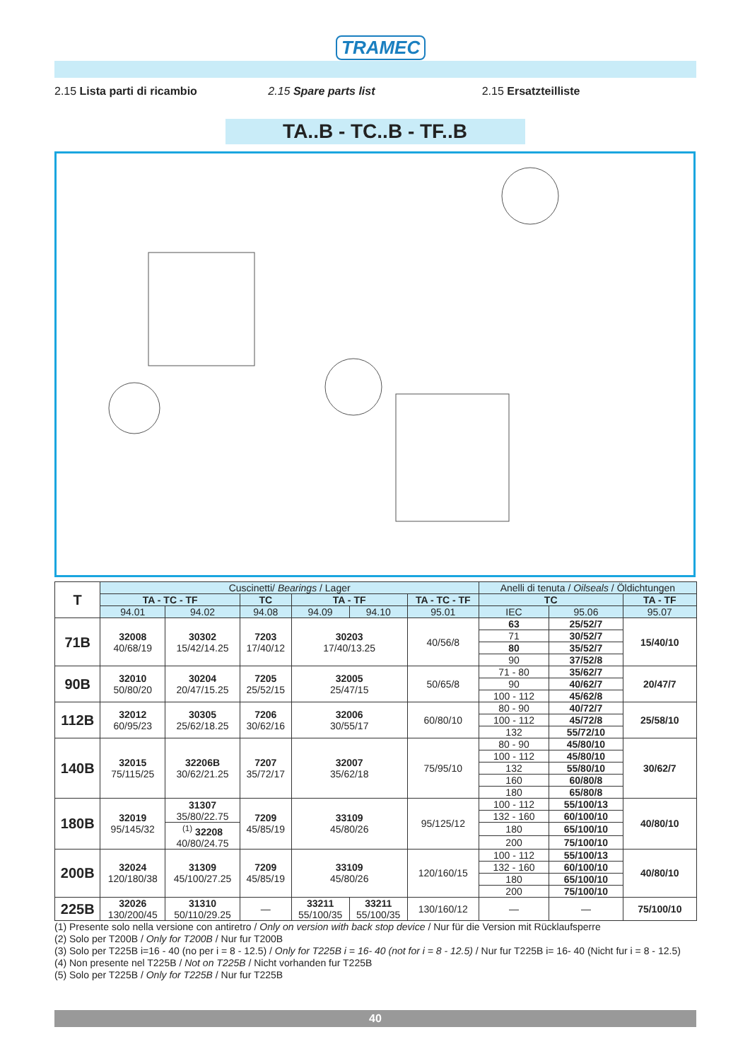TRAMEC
2.15 Lista parti di ricambio 2.15 Spare parts list 2.15 Ersatzteilliste
TA..B - TC..B - TF..B
| T | Cuscinetti/ Bearings / Lager | | | | | | Anelli di tenuta / Oilseals / Öldichtungen | | |
| --- | --- | --- | --- | --- | --- | --- | --- | --- | --- |
| | TA - TC - TF | | TC | TA - TF | | TA - TC - TF | TC | | TA - TF |
| | 94.01 | 94.02 | 94.08 | 94.09 | 94.10 | 95.01 | IEC | 95.06 | 95.07 |
| 71B | 32008 40/68/19 | 30302 15/42/14.25 | 7203 17/40/12 | 30203 17/40/13.25 | | 40/56/8 | 63 | 25/52/7 | 15/40/10 |
| | | | | | | | 71 | 30/52/7 | |
| | | | | | | | 80 | 35/52/7 | |
| | | | | | | | 90 | 37/52/8 | |
| 90B | 32010 50/80/20 | 30204 20/47/15.25 | 7205 25/52/15 | 32005 25/47/15 | | 50/65/8 | 71 - 80 | 35/62/7 | 20/47/7 |
| | | | | | | | 90 | 40/62/7 | |
| | | | | | | | 100 - 112 | 45/62/8 | |
| 112B | 32012 60/95/23 | 30305 25/62/18.25 | 7206 30/62/16 | 32006 30/55/17 | | 60/80/10 | 80 - 90 | 40/72/7 | 25/58/10 |
| | | | | | | | 100 - 112 | 45/72/8 | |
| | | | | | | | 132 | 55/72/10 | |
| 140B | 32015 75/115/25 | 32206B 30/62/21.25 | 7207 35/72/17 | 32007 35/62/18 | | 75/95/10 | 80 - 90 | 45/80/10 | 30/62/7 |
| | | | | | | | 100 - 112 | 45/80/10 | |
| | | | | | | | 132 | 55/80/10 | |
| | | | | | | | 160 | 60/80/8 | |
| | | | | | | | 180 | 65/80/8 | |
| 180B | 32019 95/145/32 | 31307 35/80/22.75 | 7209 45/85/19 | 33109 45/80/26 | | 95/125/12 | 100 - 112 | 55/100/13 | 40/80/10 |
| | | | | | | | 132 - 160 | 60/100/10 | |
| | | <sup>(1)</sup> 32208 40/80/24.75 | | | | | 180 | 65/100/10 | |
| | | | | | | | 200 | 75/100/10 | |
| 200B | 32024 120/180/38 | 31309 45/100/27.25 | 7209 45/85/19 | 33109 45/80/26 | | 120/160/15 | 100 - 112 | 55/100/13 | 40/80/10 |
| | | | | | | | 132 - 160 | 60/100/10 | |
| | | | | | | | 180 | 65/100/10 | |
| | | | | | | | 200 | 75/100/10 | |
| 225B | 32026 130/200/45 | 31310 50/110/29.25 | — | 33211 55/100/35 | 33211 55/100/35 | 130/160/12 | — | — | 75/100/10 |
(1) Presente solo nella versione con antiretro / Only on version with back stop device / Nur für die Version mit Rücklaufsperre
(2) Solo per T200B / Only for T200B / Nur fur T200B
(3) Solo per T225B i=16 - 40 (no per i = 8 - 12.5) / Only for T225B i = 16- 40 (not for i = 8 - 12.5) / Nur fur T225B i= 16- 40 (Nicht fur i = 8 - 12.5)
(4) Non presente nel T225B / Not on T225B / Nicht vorhanden fur T225B
(5) Solo per T225B / Only for T225B / Nur fur T225B
40